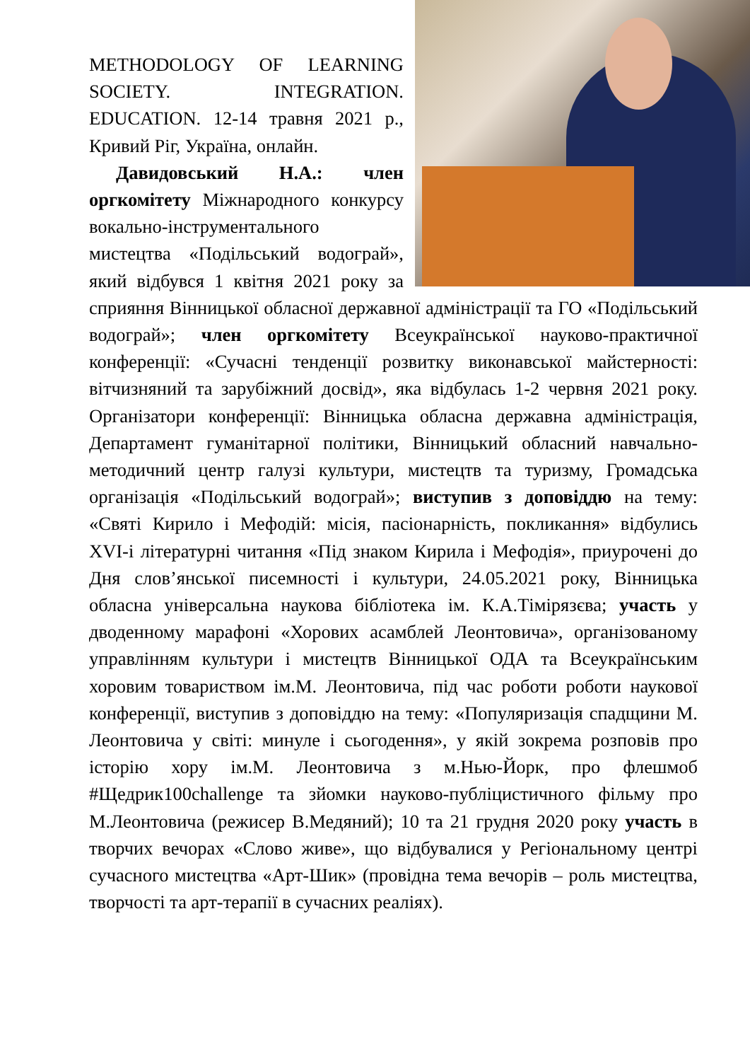METHODOLOGY OF LEARNING SOCIETY. INTEGRATION. EDUCATION. 12-14 травня 2021 р., Кривий Ріг, Україна, онлайн.
Давидовський Н.А.: член оргкомітету Міжнародного конкурсу вокально-інструментального мистецтва «Подільський водограй», який відбувся 1 квітня 2021 року за сприяння Вінницької обласної державної адміністрації та ГО «Подільський водограй»; член оргкомітету Всеукраїнської науково-практичної конференції: «Сучасні тенденції розвитку виконавської майстерності: вітчизняний та зарубіжний досвід», яка відбулась 1-2 червня 2021 року. Організатори конференції: Вінницька обласна державна адміністрація, Департамент гуманітарної політики, Вінницький обласний навчально-методичний центр галузі культури, мистецтв та туризму, Громадська організація «Подільський водограй»; виступив з доповіддю на тему: «Святі Кирило і Мефодій: місія, пасіонарність, покликання» відбулись XVI-і літературні читання «Під знаком Кирила і Мефодія», приурочені до Дня слов’янської писемності і культури, 24.05.2021 року, Вінницька обласна універсальна наукова бібліотека ім. К.А.Тімірязєва; участь у дводенному марафоні «Хорових асамблей Леонтовича», організованому управлінням культури і мистецтв Вінницької ОДА та Всеукраїнським хоровим товариством ім.М. Леонтовича, під час роботи роботи наукової конференції, виступив з доповіддю на тему: «Популяризація спадщини М. Леонтовича у світі: минуле і сьогодення», у якій зокрема розповів про історію хору ім.М. Леонтовича з м.Нью-Йорк, про флешмоб #Щедрик100challenge та зйомки науково-публіцистичного фільму про М.Леонтовича (режисер В.Медяний); 10 та 21 грудня 2020 року участь в творчих вечорах «Слово живе», що відбувалися у Регіональному центрі сучасного мистецтва «Арт-Шик» (провідна тема вечорів – роль мистецтва, творчості та арт-терапії в сучасних реаліях).